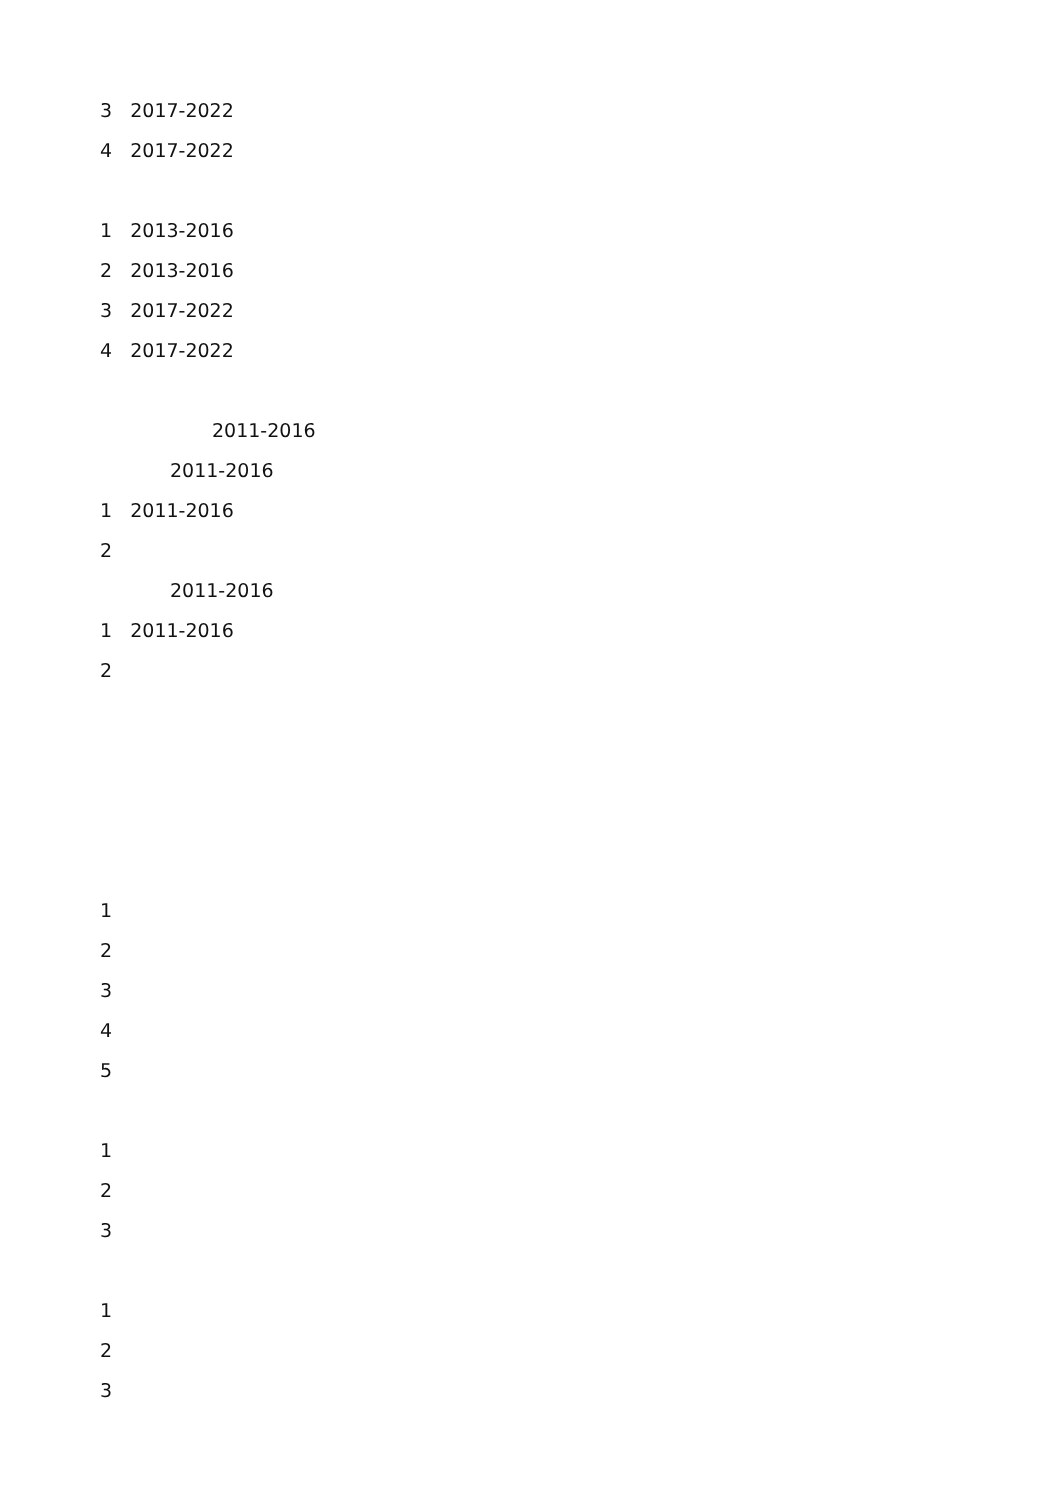3 2017-2022
4 2017-2022
1 2013-2016
2 2013-2016
3 2017-2022
4 2017-2022
2011-2016
2011-2016
1 2011-2016
2
2011-2016
1 2011-2016
2
1
2
3
4
5
1
2
3
1
2
3